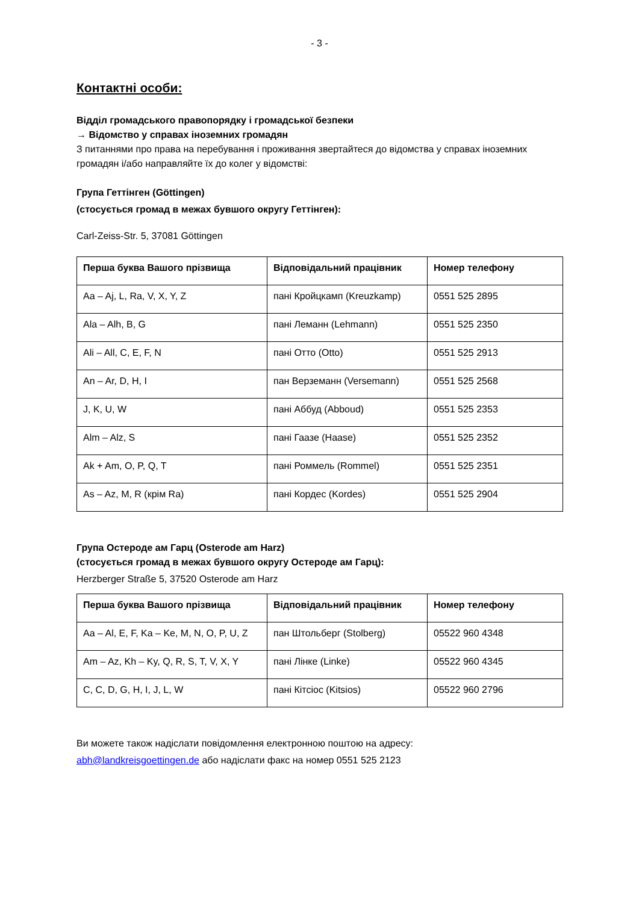- 3 -
Контактні особи:
Відділ громадського правопорядку і громадської безпеки
→ Відомство у справах іноземних громадян
З питаннями про права на перебування і проживання звертайтеся до відомства у справах іноземних громадян і/або направляйте їх до колег у відомстві:
Група Геттінген (Göttingen)
(стосується громад в межах бувшого округу Геттінген):
Carl-Zeiss-Str. 5, 37081 Göttingen
| Перша буква Вашого прізвища | Відповідальний працівник | Номер телефону |
| --- | --- | --- |
| Aa – Aj, L, Ra, V, X, Y, Z | пані Кройцкамп (Kreuzkamp) | 0551 525 2895 |
| Ala – Alh, B, G | пані Леманн (Lehmann) | 0551 525 2350 |
| Ali – All, C, E, F, N | пані Отто (Otto) | 0551 525 2913 |
| An – Ar, D, H, I | пан Верземанн (Versemann) | 0551 525 2568 |
| J, K, U, W | пані Аббуд (Abboud) | 0551 525 2353 |
| Alm – Alz, S | пані Гаазе (Haase) | 0551 525 2352 |
| Ak + Am, O, P, Q, T | пані Роммель (Rommel) | 0551 525 2351 |
| As – Az, M, R (крім Ra) | пані Кордес (Kordes) | 0551 525 2904 |
Група Остероде ам Гарц (Osterode am Harz)
(стосується громад в межах бувшого округу Остероде ам Гарц):
Herzberger Straße 5, 37520 Osterode am Harz
| Перша буква Вашого прізвища | Відповідальний працівник | Номер телефону |
| --- | --- | --- |
| Aa – Al, E, F, Ka – Ke, M, N, O, P, U, Z | пан Штольберг (Stolberg) | 05522 960 4348 |
| Am – Az, Kh – Ky, Q, R, S, T, V, X, Y | пані Лінке (Linke) | 05522 960 4345 |
| C, C, D, G, H, I, J, L, W | пані Кітсіос (Kitsios) | 05522 960 2796 |
Ви можете також надіслати повідомлення електронною поштою на адресу:
abh@landkreisgoettingen.de або надіслати факс на номер 0551 525 2123